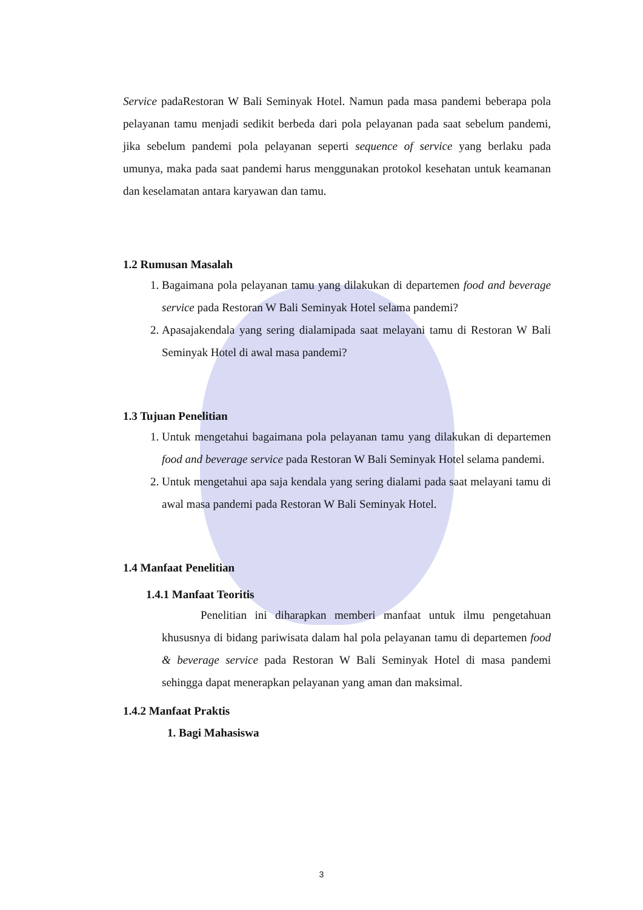Service padaRestoran W Bali Seminyak Hotel. Namun pada masa pandemi beberapa pola pelayanan tamu menjadi sedikit berbeda dari pola pelayanan pada saat sebelum pandemi, jika sebelum pandemi pola pelayanan seperti sequence of service yang berlaku pada umunya, maka pada saat pandemi harus menggunakan protokol kesehatan untuk keamanan dan keselamatan antara karyawan dan tamu.
1.2 Rumusan Masalah
1. Bagaimana pola pelayanan tamu yang dilakukan di departemen food and beverage service pada Restoran W Bali Seminyak Hotel selama pandemi?
2. Apasajakendala yang sering dialamipada saat melayani tamu di Restoran W Bali Seminyak Hotel di awal masa pandemi?
1.3 Tujuan Penelitian
1. Untuk mengetahui bagaimana pola pelayanan tamu yang dilakukan di departemen food and beverage service pada Restoran W Bali Seminyak Hotel selama pandemi.
2. Untuk mengetahui apa saja kendala yang sering dialami pada saat melayani tamu di awal masa pandemi pada Restoran W Bali Seminyak Hotel.
1.4 Manfaat Penelitian
1.4.1 Manfaat Teoritis
Penelitian ini diharapkan memberi manfaat untuk ilmu pengetahuan khususnya di bidang pariwisata dalam hal pola pelayanan tamu di departemen food & beverage service pada Restoran W Bali Seminyak Hotel di masa pandemi sehingga dapat menerapkan pelayanan yang aman dan maksimal.
1.4.2 Manfaat Praktis
1. Bagi Mahasiswa
3